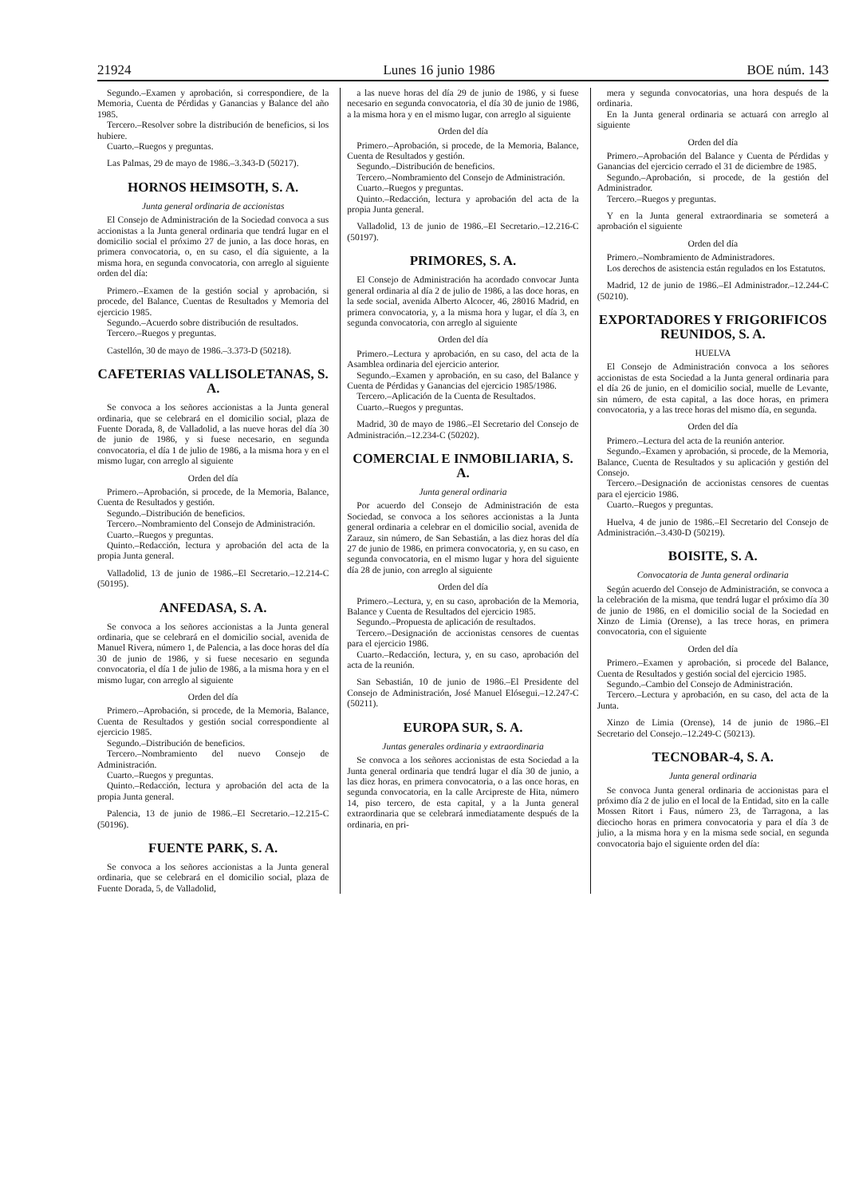21924 Lunes 16 junio 1986 BOE núm. 143
Segundo.–Examen y aprobación, si correspondiere, de la Memoria, Cuenta de Pérdidas y Ganancias y Balance del año 1985.
Tercero.–Resolver sobre la distribución de beneficios, si los hubiere.
Cuarto.–Ruegos y preguntas.
Las Palmas, 29 de mayo de 1986.–3.343-D (50217).
HORNOS HEIMSOTH, S. A.
Junta general ordinaria de accionistas
El Consejo de Administración de la Sociedad convoca a sus accionistas a la Junta general ordinaria que tendrá lugar en el domicilio social el próximo 27 de junio, a las doce horas, en primera convocatoria, o, en su caso, el día siguiente, a la misma hora, en segunda convocatoria, con arreglo al siguiente orden del día:
Primero.–Examen de la gestión social y aprobación, si procede, del Balance, Cuentas de Resultados y Memoria del ejercicio 1985.
Segundo.–Acuerdo sobre distribución de resultados.
Tercero.–Ruegos y preguntas.
Castellón, 30 de mayo de 1986.–3.373-D (50218).
CAFETERIAS VALLISOLETANAS, S. A.
Se convoca a los señores accionistas a la Junta general ordinaria, que se celebrará en el domicilio social, plaza de Fuente Dorada, 8, de Valladolid, a las nueve horas del día 30 de junio de 1986, y si fuese necesario, en segunda convocatoria, el día 1 de julio de 1986, a la misma hora y en el mismo lugar, con arreglo al siguiente
Orden del día
Primero.–Aprobación, si procede, de la Memoria, Balance, Cuenta de Resultados y gestión.
Segundo.–Distribución de beneficios.
Tercero.–Nombramiento del Consejo de Administración.
Cuarto.–Ruegos y preguntas.
Quinto.–Redacción, lectura y aprobación del acta de la propia Junta general.
Valladolid, 13 de junio de 1986.–El Secretario.–12.214-C (50195).
ANFEDASA, S. A.
Se convoca a los señores accionistas a la Junta general ordinaria, que se celebrará en el domicilio social, avenida de Manuel Rivera, número 1, de Palencia, a las doce horas del día 30 de junio de 1986, y si fuese necesario en segunda convocatoria, el día 1 de julio de 1986, a la misma hora y en el mismo lugar, con arreglo al siguiente
Orden del día
Primero.–Aprobación, si procede, de la Memoria, Balance, Cuenta de Resultados y gestión social correspondiente al ejercicio 1985.
Segundo.–Distribución de beneficios.
Tercero.–Nombramiento del nuevo Consejo de Administración.
Cuarto.–Ruegos y preguntas.
Quinto.–Redacción, lectura y aprobación del acta de la propia Junta general.
Palencia, 13 de junio de 1986.–El Secretario.–12.215-C (50196).
FUENTE PARK, S. A.
Se convoca a los señores accionistas a la Junta general ordinaria, que se celebrará en el domicilio social, plaza de Fuente Dorada, 5, de Valladolid,
a las nueve horas del día 29 de junio de 1986, y si fuese necesario en segunda convocatoria, el día 30 de junio de 1986, a la misma hora y en el mismo lugar, con arreglo al siguiente
Orden del día
Primero.–Aprobación, si procede, de la Memoria, Balance, Cuenta de Resultados y gestión.
Segundo.–Distribución de beneficios.
Tercero.–Nombramiento del Consejo de Administración.
Cuarto.–Ruegos y preguntas.
Quinto.–Redacción, lectura y aprobación del acta de la propia Junta general.
Valladolid, 13 de junio de 1986.–El Secretario.–12.216-C (50197).
PRIMORES, S. A.
El Consejo de Administración ha acordado convocar Junta general ordinaria al día 2 de julio de 1986, a las doce horas, en la sede social, avenida Alberto Alcocer, 46, 28016 Madrid, en primera convocatoria, y, a la misma hora y lugar, el día 3, en segunda convocatoria, con arreglo al siguiente
Orden del día
Primero.–Lectura y aprobación, en su caso, del acta de la Asamblea ordinaria del ejercicio anterior.
Segundo.–Examen y aprobación, en su caso, del Balance y Cuenta de Pérdidas y Ganancias del ejercicio 1985/1986.
Tercero.–Aplicación de la Cuenta de Resultados.
Cuarto.–Ruegos y preguntas.
Madrid, 30 de mayo de 1986.–El Secretario del Consejo de Administración.–12.234-C (50202).
COMERCIAL E INMOBILIARIA, S. A.
Junta general ordinaria
Por acuerdo del Consejo de Administración de esta Sociedad, se convoca a los señores accionistas a la Junta general ordinaria a celebrar en el domicilio social, avenida de Zarauz, sin número, de San Sebastián, a las diez horas del día 27 de junio de 1986, en primera convocatoria, y, en su caso, en segunda convocatoria, en el mismo lugar y hora del siguiente día 28 de junio, con arreglo al siguiente
Orden del día
Primero.–Lectura, y, en su caso, aprobación de la Memoria, Balance y Cuenta de Resultados del ejercicio 1985.
Segundo.–Propuesta de aplicación de resultados.
Tercero.–Designación de accionistas censores de cuentas para el ejercicio 1986.
Cuarto.–Redacción, lectura, y, en su caso, aprobación del acta de la reunión.
San Sebastián, 10 de junio de 1986.–El Presidente del Consejo de Administración, José Manuel Elósegui.–12.247-C (50211).
EUROPA SUR, S. A.
Juntas generales ordinaria y extraordinaria
Se convoca a los señores accionistas de esta Sociedad a la Junta general ordinaria que tendrá lugar el día 30 de junio, a las diez horas, en primera convocatoria, o a las once horas, en segunda convocatoria, en la calle Arcipreste de Hita, número 14, piso tercero, de esta capital, y a la Junta general extraordinaria que se celebrará inmediatamente después de la ordinaria, en pri-
mera y segunda convocatorias, una hora después de la ordinaria.
En la Junta general ordinaria se actuará con arreglo al siguiente
Orden del día
Primero.–Aprobación del Balance y Cuenta de Pérdidas y Ganancias del ejercicio cerrado el 31 de diciembre de 1985.
Segundo.–Aprobación, si procede, de la gestión del Administrador.
Tercero.–Ruegos y preguntas.
Y en la Junta general extraordinaria se someterá a aprobación el siguiente
Orden del día
Primero.–Nombramiento de Administradores.
Los derechos de asistencia están regulados en los Estatutos.
Madrid, 12 de junio de 1986.–El Administrador.–12.244-C (50210).
EXPORTADORES Y FRIGORIFICOS REUNIDOS, S. A.
HUELVA
El Consejo de Administración convoca a los señores accionistas de esta Sociedad a la Junta general ordinaria para el día 26 de junio, en el domicilio social, muelle de Levante, sin número, de esta capital, a las doce horas, en primera convocatoria, y a las trece horas del mismo día, en segunda.
Orden del día
Primero.–Lectura del acta de la reunión anterior.
Segundo.–Examen y aprobación, si procede, de la Memoria, Balance, Cuenta de Resultados y su aplicación y gestión del Consejo.
Tercero.–Designación de accionistas censores de cuentas para el ejercicio 1986.
Cuarto.–Ruegos y preguntas.
Huelva, 4 de junio de 1986.–El Secretario del Consejo de Administración.–3.430-D (50219).
BOISITE, S. A.
Convocatoria de Junta general ordinaria
Según acuerdo del Consejo de Administración, se convoca a la celebración de la misma, que tendrá lugar el próximo día 30 de junio de 1986, en el domicilio social de la Sociedad en Xinzo de Limia (Orense), a las trece horas, en primera convocatoria, con el siguiente
Orden del día
Primero.–Examen y aprobación, si procede del Balance, Cuenta de Resultados y gestión social del ejercicio 1985.
Segundo.–Cambio del Consejo de Administración.
Tercero.–Lectura y aprobación, en su caso, del acta de la Junta.
Xinzo de Limia (Orense), 14 de junio de 1986.–El Secretario del Consejo.–12.249-C (50213).
TECNOBAR-4, S. A.
Junta general ordinaria
Se convoca Junta general ordinaria de accionistas para el próximo día 2 de julio en el local de la Entidad, sito en la calle Mossen Ritort i Faus, número 23, de Tarragona, a las dieciocho horas en primera convocatoria y para el día 3 de julio, a la misma hora y en la misma sede social, en segunda convocatoria bajo el siguiente orden del día: